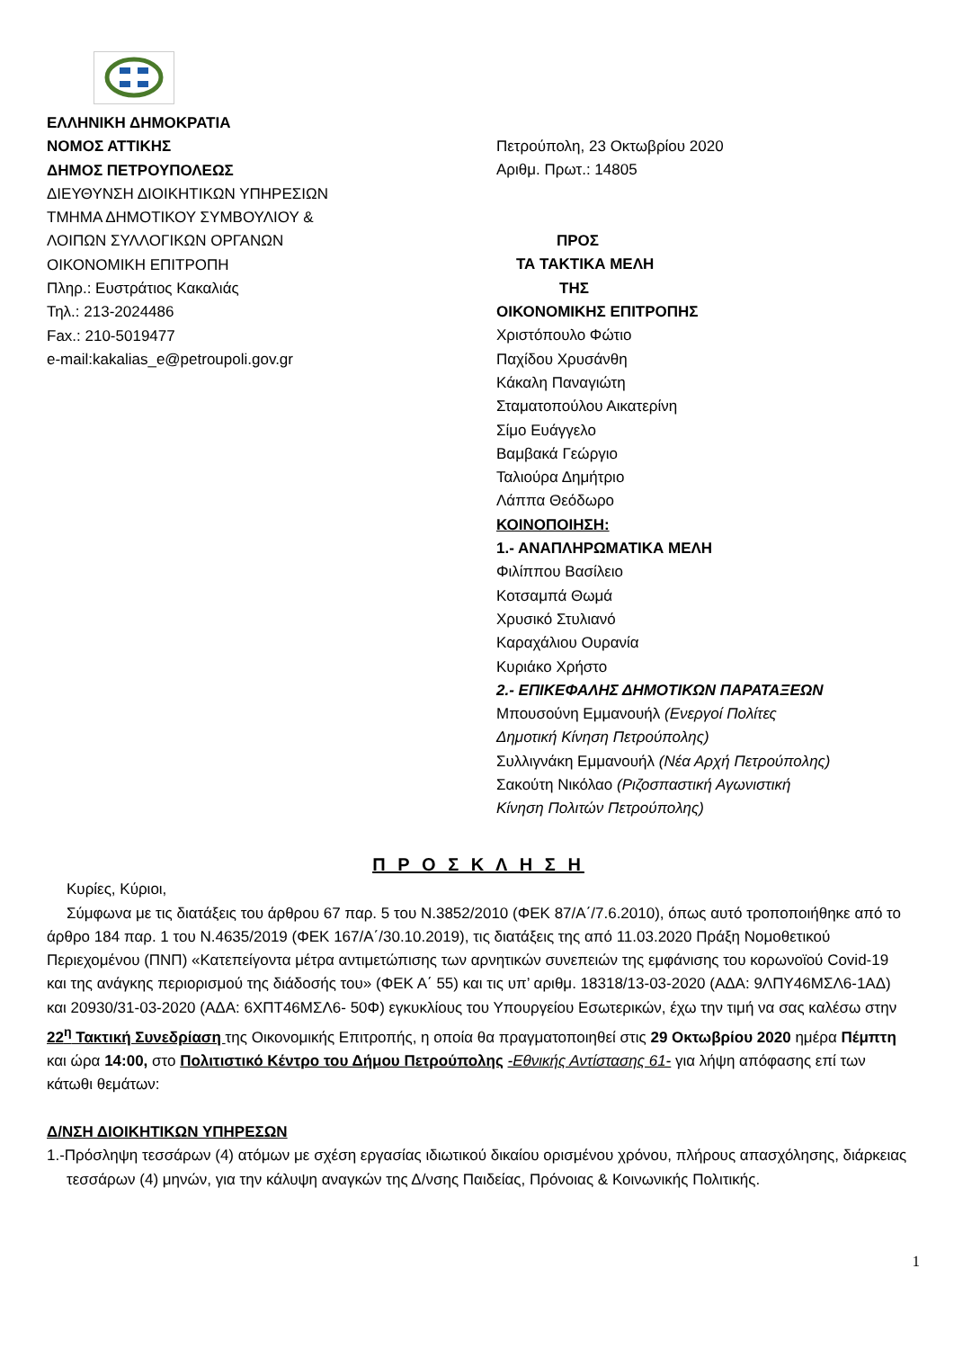ΕΛΛΗΝΙΚΗ ΔΗΜΟΚΡΑΤΙΑ
ΝΟΜΟΣ ΑΤΤΙΚΗΣ
ΔΗΜΟΣ ΠΕΤΡΟΥΠΟΛΕΩΣ
ΔΙΕΥΘΥΝΣΗ ΔΙΟΙΚΗΤΙΚΩΝ ΥΠΗΡΕΣΙΩΝ
ΤΜΗΜΑ ΔΗΜΟΤΙΚΟΥ ΣΥΜΒΟΥΛΙΟΥ &
ΛΟΙΠΩΝ ΣΥΛΛΟΓΙΚΩΝ ΟΡΓΑΝΩΝ
ΟΙΚΟΝΟΜΙΚΗ ΕΠΙΤΡΟΠΗ
Πληρ.: Ευστράτιος Κακαλιάς
Τηλ.: 213-2024486
Fax.: 210-5019477
e-mail:kakalias_e@petroupoli.gov.gr
Πετρούπολη, 23 Οκτωβρίου 2020
Αριθμ. Πρωτ.: 14805
ΠΡΟΣ
ΤΑ ΤΑΚΤΙΚΑ ΜΕΛΗ
ΤΗΣ
ΟΙΚΟΝΟΜΙΚΗΣ ΕΠΙΤΡΟΠΗΣ
Χριστόπουλο Φώτιο
Παχίδου Χρυσάνθη
Κάκαλη Παναγιώτη
Σταματοπούλου Αικατερίνη
Σίμο Ευάγγελο
Βαμβακά Γεώργιο
Ταλιούρα Δημήτριο
Λάππα Θεόδωρο
ΚΟΙΝΟΠΟΙΗΣΗ:
1.- ΑΝΑΠΛΗΡΩΜΑΤΙΚΑ ΜΕΛΗ
Φιλίππου Βασίλειο
Κοτσαμπά Θωμά
Χρυσικό Στυλιανό
Καραχάλιου Ουρανία
Κυριάκο Χρήστο
2.- ΕΠΙΚΕΦΑΛΗΣ ΔΗΜΟΤΙΚΩΝ ΠΑΡΑΤΑΞΕΩΝ
Μπουσούνη Εμμανουήλ (Ενεργοί Πολίτες
Δημοτική Κίνηση Πετρούπολης)
Συλλιγνάκη Εμμανουήλ (Νέα Αρχή Πετρούπολης)
Σακούτη Νικόλαο (Ριζοσπαστική Αγωνιστική
Κίνηση Πολιτών Πετρούπολης)
Π Ρ Ο Σ Κ Λ Η Σ Η
Κυρίες, Κύριοι,
Σύμφωνα με τις διατάξεις του άρθρου 67 παρ. 5 του Ν.3852/2010 (ΦΕΚ 87/Α΄/7.6.2010), όπως αυτό τροποποιήθηκε από το άρθρο 184 παρ. 1 του Ν.4635/2019 (ΦΕΚ 167/Α΄/30.10.2019), τις διατάξεις της από 11.03.2020 Πράξη Νομοθετικού Περιεχομένου (ΠΝΠ) «Κατεπείγοντα μέτρα αντιμετώπισης των αρνητικών συνεπειών της εμφάνισης του κορωνοϊού Covid-19 και της ανάγκης περιορισμού της διάδοσής του» (ΦΕΚ Α΄ 55) και τις υπ’ αριθμ. 18318/13-03-2020 (ΑΔΑ: 9ΛΠΥ46ΜΣΛ6-1ΑΔ) και 20930/31-03-2020 (ΑΔΑ: 6ΧΠΤ46ΜΣΛ6- 50Φ) εγκυκλίους του Υπουργείου Εσωτερικών, έχω την τιμή να σας καλέσω στην 22<sup>η</sup> Τακτική Συνεδρίαση της Οικονομικής Επιτροπής, η οποία θα πραγματοποιηθεί στις 29 Οκτωβρίου 2020 ημέρα Πέμπτη και ώρα 14:00, στο Πολιτιστικό Κέντρο του Δήμου Πετρούπολης -Εθνικής Αντίστασης 61- για λήψη απόφασης επί των κάτωθι θεμάτων:
Δ/ΝΣΗ ΔΙΟΙΚΗΤΙΚΩΝ ΥΠΗΡΕΣΩΝ
1.-Πρόσληψη τεσσάρων (4) ατόμων με σχέση εργασίας ιδιωτικού δικαίου ορισμένου χρόνου, πλήρους απασχόλησης, διάρκειας τεσσάρων (4) μηνών, για την κάλυψη αναγκών της Δ/νσης Παιδείας, Πρόνοιας & Κοινωνικής Πολιτικής.
1